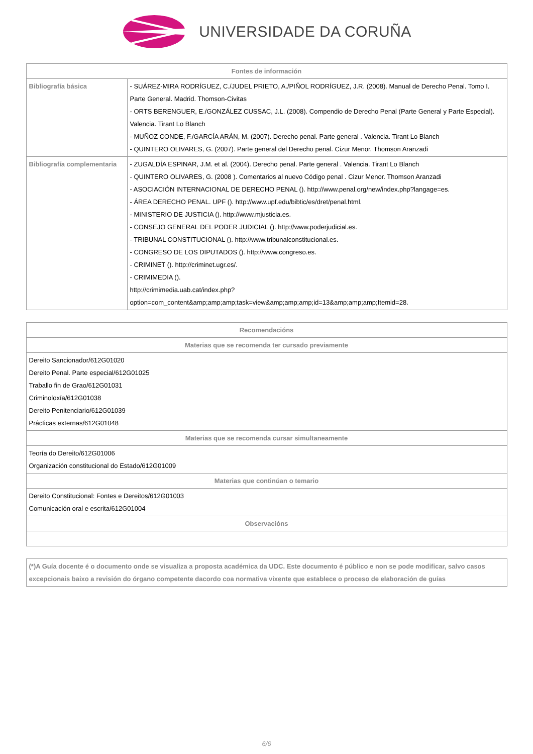UNIVERSIDADE DA CORUÑA
| Fontes de información | |
| --- | --- |
| Bibliografía básica | - SUÁREZ-MIRA RODRÍGUEZ, C./JUDEL PRIETO, A./PIÑOL RODRÍGUEZ, J.R. (2008). Manual de Derecho Penal. Tomo I. Parte General. Madrid. Thomson-Civitas - ORTS BERENGUER, E./GONZÁLEZ CUSSAC, J.L. (2008). Compendio de Derecho Penal (Parte General y Parte Especial). Valencia. Tirant Lo Blanch - MUÑOZ CONDE, F./GARCÍA ARÁN, M. (2007). Derecho penal. Parte general . Valencia. Tirant Lo Blanch - QUINTERO OLIVARES, G. (2007). Parte general del Derecho penal. Cizur Menor. Thomson Aranzadi |
| Bibliografía complementaria | - ZUGALDÍA ESPINAR, J.M. et al. (2004). Derecho penal. Parte general . Valencia. Tirant Lo Blanch - QUINTERO OLIVARES, G. (2008 ). Comentarios al nuevo Código penal . Cizur Menor. Thomson Aranzadi - ASOCIACIÓN INTERNACIONAL DE DERECHO PENAL (). http://www.penal.org/new/index.php?langage=es. - ÁREA DERECHO PENAL. UPF (). http://www.upf.edu/bibtic/es/dret/penal.html. - MINISTERIO DE JUSTICIA (). http://www.mjusticia.es. - CONSEJO GENERAL DEL PODER JUDICIAL (). http://www.poderjudicial.es. - TRIBUNAL CONSTITUCIONAL (). http://www.tribunalconstitucional.es. - CONGRESO DE LOS DIPUTADOS (). http://www.congreso.es. - CRIMINET (). http://criminet.ugr.es/. - CRIMIMEDIA (). http://crimimedia.uab.cat/index.php?option=com_content&amp;amp;amp;task=view&amp;amp;amp;id=13&amp;amp;amp;Itemid=28. |
| Recomendacións |
| --- |
| Materias que se recomenda ter cursado previamente |
| Dereito Sancionador/612G01020 Dereito Penal. Parte especial/612G01025 Traballo fin de Grao/612G01031 Criminoloxía/612G01038 Dereito Penitenciario/612G01039 Prácticas externas/612G01048 |
| Materias que se recomenda cursar simultaneamente |
| Teoría do Dereito/612G01006 Organización constitucional do Estado/612G01009 |
| Materias que continúan o temario |
| Dereito Constitucional: Fontes e Dereitos/612G01003 Comunicación oral e escrita/612G01004 |
| Observacións |
| (*)A Guía docente é o documento onde se visualiza a proposta académica da UDC. Este documento é público e non se pode modificar, salvo casos excepcionais baixo a revisión do órgano competente dacordo coa normativa vixente que establece o proceso de elaboración de guías |
6/6